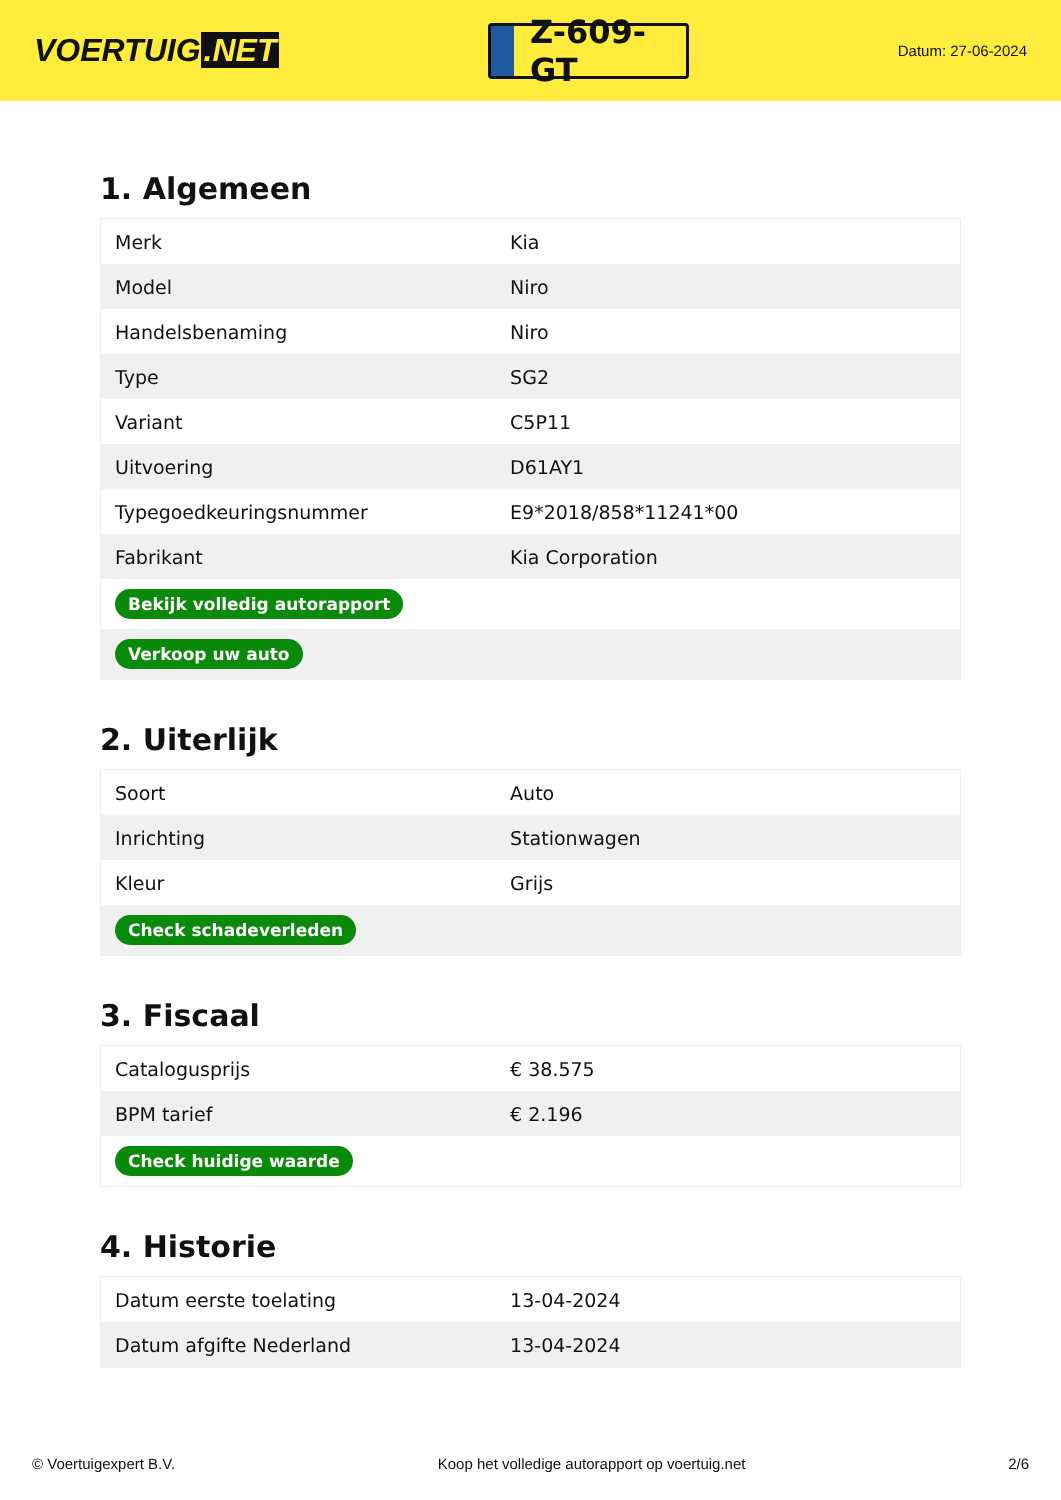VOERTUIG.NET
Z-609-GT
Datum: 27-06-2024
1. Algemeen
| Merk | Kia |
| Model | Niro |
| Handelsbenaming | Niro |
| Type | SG2 |
| Variant | C5P11 |
| Uitvoering | D61AY1 |
| Typegoedkeuringsnummer | E9*2018/858*11241*00 |
| Fabrikant | Kia Corporation |
| Bekijk volledig autorapport | |
| Verkoop uw auto | |
2. Uiterlijk
| Soort | Auto |
| Inrichting | Stationwagen |
| Kleur | Grijs |
| Check schadeverleden | |
3. Fiscaal
| Catalogusprijs | € 38.575 |
| BPM tarief | € 2.196 |
| Check huidige waarde | |
4. Historie
| Datum eerste toelating | 13-04-2024 |
| Datum afgifte Nederland | 13-04-2024 |
© Voertuigexpert B.V. Koop het volledige autorapport op voertuig.net 2/6